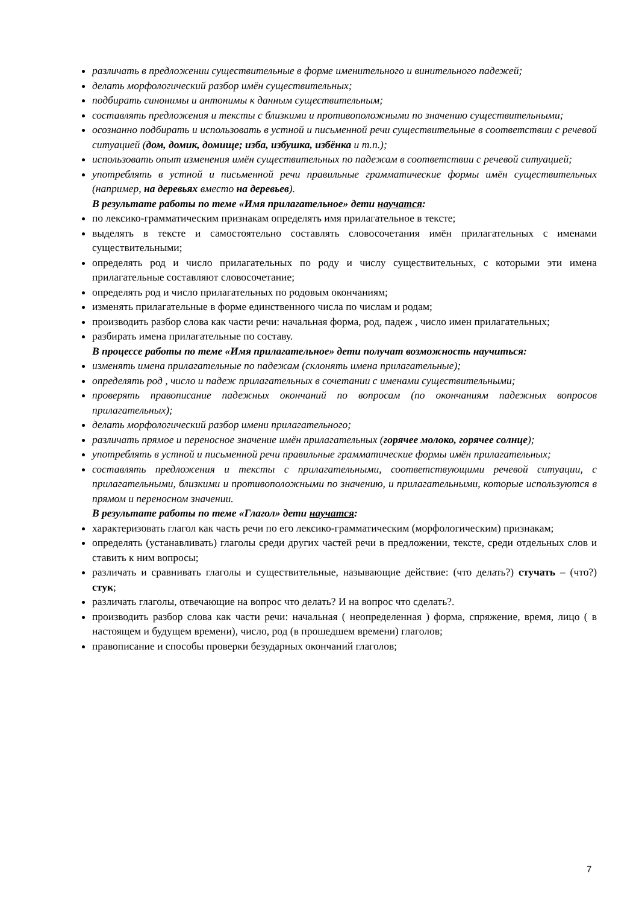различать в предложении существительные в форме именительного и винительного падежей;
делать морфологический разбор имён существительных;
подбирать синонимы и антонимы к данным существительным;
составлять предложения и тексты с близкими и противоположными по значению существительными;
осознанно подбирать и использовать в устной и письменной речи существительные в соответствии с речевой ситуацией (дом, домик, домище; изба, избушка, избёнка и т.п.);
использовать опыт изменения имён существительных по падежам в соответствии с речевой ситуацией;
употреблять в устной и письменной речи правильные грамматические формы имён существительных (например, на деревьях вместо на деревьев).
В результате работы по теме «Имя прилагательное» дети научатся:
по лексико-грамматическим признакам определять имя прилагательное в тексте;
выделять в тексте и самостоятельно составлять словосочетания имён прилагательных с именами существительными;
определять род и число прилагательных по роду и числу существительных, с которыми эти имена прилагательные составляют словосочетание;
определять род и число прилагательных по родовым окончаниям;
изменять прилагательные в форме единственного числа по числам и родам;
производить разбор слова как части речи: начальная форма, род, падеж , число имен прилагательных;
разбирать имена прилагательные по составу.
В процессе работы по теме «Имя прилагательное» дети получат возможность научиться:
изменять имена прилагательные по падежам (склонять имена прилагательные);
определять род , число и падеж прилагательных в сочетании с именами существительными;
проверять правописание падежных окончаний по вопросам (по окончаниям падежных вопросов прилагательных);
делать морфологический разбор имени прилагательного;
различать прямое и переносное значение имён прилагательных (горячее молоко, горячее солнце);
употреблять в устной и письменной речи правильные грамматические формы имён прилагательных;
составлять предложения и тексты с прилагательными, соответствующими речевой ситуации, с прилагательными, близкими и противоположными по значению, и прилагательными, которые используются в прямом и переносном значении.
В результате работы по теме «Глагол» дети научатся:
характеризовать глагол как часть речи по его лексико-грамматическим (морфологическим) признакам;
определять (устанавливать) глаголы среди других частей речи в предложении, тексте, среди отдельных слов и ставить к ним вопросы;
различать и сравнивать глаголы и существительные, называющие действие: (что делать?) стучать – (что?) стук;
различать глаголы, отвечающие на вопрос что делать? И на вопрос что сделать?.
производить разбор слова как части речи: начальная ( неопределенная ) форма, спряжение, время, лицо ( в настоящем и будущем времени), число, род (в прошедшем времени) глаголов;
правописание и способы проверки безударных окончаний глаголов;
7